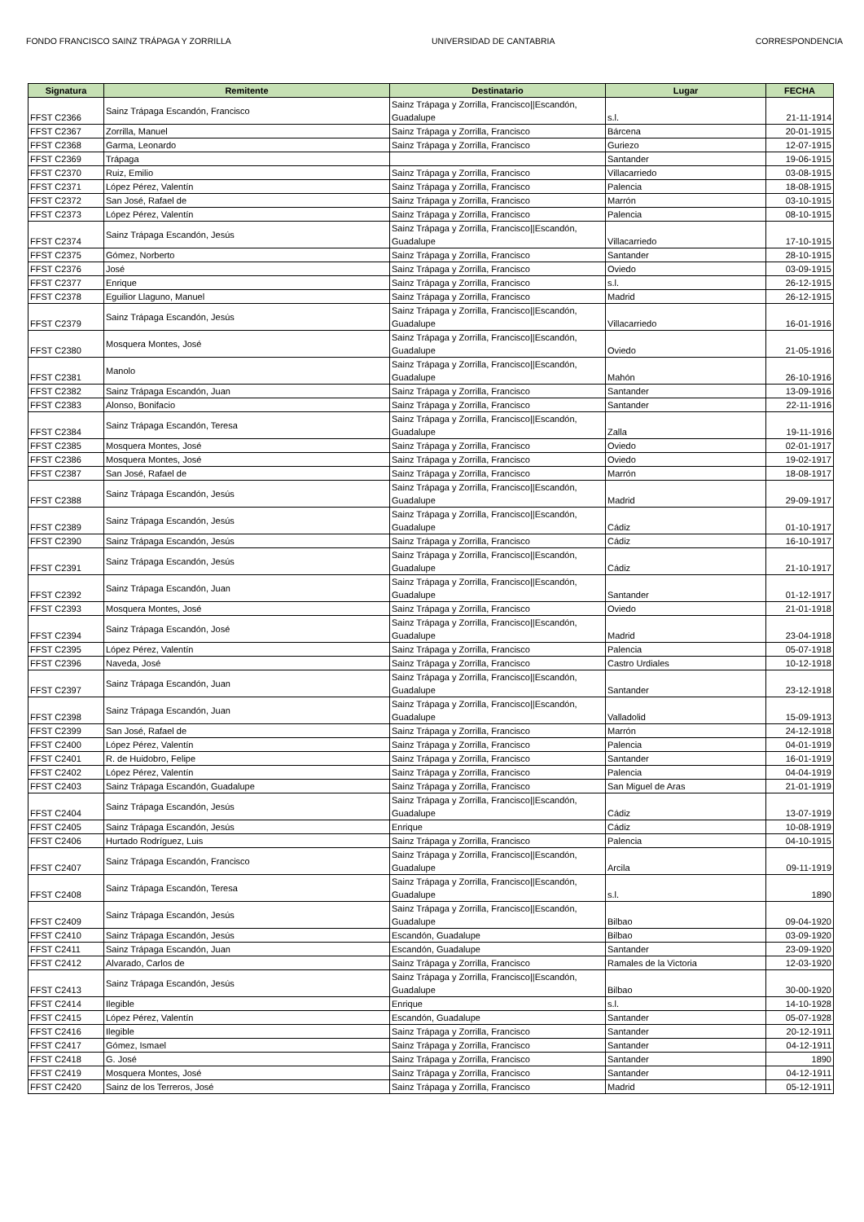FONDO FRANCISCO SAINZ TRÁPAGA Y ZORRILLA UNIVERSIDAD DE CANTABRIA CORRESPONDENCIA
| Signatura | Remitente | Destinatario | Lugar | FECHA |
| --- | --- | --- | --- | --- |
| FFST C2366 | Sainz Trápaga Escandón, Francisco | Sainz Trápaga y Zorrilla, Francisco//Escandón, Guadalupe | s.l. | 21-11-1914 |
| FFST C2367 | Zorrilla, Manuel | Sainz Trápaga y Zorrilla, Francisco | Bárcena | 20-01-1915 |
| FFST C2368 | Garma, Leonardo | Sainz Trápaga y Zorrilla, Francisco | Guriezo | 12-07-1915 |
| FFST C2369 | Trápaga | | Santander | 19-06-1915 |
| FFST C2370 | Ruiz, Emilio | Sainz Trápaga y Zorrilla, Francisco | Villacarriedo | 03-08-1915 |
| FFST C2371 | López Pérez, Valentín | Sainz Trápaga y Zorrilla, Francisco | Palencia | 18-08-1915 |
| FFST C2372 | San José, Rafael de | Sainz Trápaga y Zorrilla, Francisco | Marrón | 03-10-1915 |
| FFST C2373 | López Pérez, Valentín | Sainz Trápaga y Zorrilla, Francisco | Palencia | 08-10-1915 |
| FFST C2374 | Sainz Trápaga Escandón, Jesús | Sainz Trápaga y Zorrilla, Francisco//Escandón, Guadalupe | Villacarriedo | 17-10-1915 |
| FFST C2375 | Gómez, Norberto | Sainz Trápaga y Zorrilla, Francisco | Santander | 28-10-1915 |
| FFST C2376 | José | Sainz Trápaga y Zorrilla, Francisco | Oviedo | 03-09-1915 |
| FFST C2377 | Enrique | Sainz Trápaga y Zorrilla, Francisco | s.l. | 26-12-1915 |
| FFST C2378 | Eguilior Llaguno, Manuel | Sainz Trápaga y Zorrilla, Francisco | Madrid | 26-12-1915 |
| FFST C2379 | Sainz Trápaga Escandón, Jesús | Sainz Trápaga y Zorrilla, Francisco//Escandón, Guadalupe | Villacarriedo | 16-01-1916 |
| FFST C2380 | Mosquera Montes, José | Sainz Trápaga y Zorrilla, Francisco//Escandón, Guadalupe | Oviedo | 21-05-1916 |
| FFST C2381 | Manolo | Sainz Trápaga y Zorrilla, Francisco//Escandón, Guadalupe | Mahón | 26-10-1916 |
| FFST C2382 | Sainz Trápaga Escandón, Juan | Sainz Trápaga y Zorrilla, Francisco | Santander | 13-09-1916 |
| FFST C2383 | Alonso, Bonifacio | Sainz Trápaga y Zorrilla, Francisco | Santander | 22-11-1916 |
| FFST C2384 | Sainz Trápaga Escandón, Teresa | Sainz Trápaga y Zorrilla, Francisco//Escandón, Guadalupe | Zalla | 19-11-1916 |
| FFST C2385 | Mosquera Montes, José | Sainz Trápaga y Zorrilla, Francisco | Oviedo | 02-01-1917 |
| FFST C2386 | Mosquera Montes, José | Sainz Trápaga y Zorrilla, Francisco | Oviedo | 19-02-1917 |
| FFST C2387 | San José, Rafael de | Sainz Trápaga y Zorrilla, Francisco | Marrón | 18-08-1917 |
| FFST C2388 | Sainz Trápaga Escandón, Jesús | Sainz Trápaga y Zorrilla, Francisco//Escandón, Guadalupe | Madrid | 29-09-1917 |
| FFST C2389 | Sainz Trápaga Escandón, Jesús | Sainz Trápaga y Zorrilla, Francisco//Escandón, Guadalupe | Cádiz | 01-10-1917 |
| FFST C2390 | Sainz Trápaga Escandón, Jesús | Sainz Trápaga y Zorrilla, Francisco | Cádiz | 16-10-1917 |
| FFST C2391 | Sainz Trápaga Escandón, Jesús | Sainz Trápaga y Zorrilla, Francisco//Escandón, Guadalupe | Cádiz | 21-10-1917 |
| FFST C2392 | Sainz Trápaga Escandón, Juan | Sainz Trápaga y Zorrilla, Francisco//Escandón, Guadalupe | Santander | 01-12-1917 |
| FFST C2393 | Mosquera Montes, José | Sainz Trápaga y Zorrilla, Francisco | Oviedo | 21-01-1918 |
| FFST C2394 | Sainz Trápaga Escandón, José | Sainz Trápaga y Zorrilla, Francisco//Escandón, Guadalupe | Madrid | 23-04-1918 |
| FFST C2395 | López Pérez, Valentín | Sainz Trápaga y Zorrilla, Francisco | Palencia | 05-07-1918 |
| FFST C2396 | Naveda, José | Sainz Trápaga y Zorrilla, Francisco | Castro Urdiales | 10-12-1918 |
| FFST C2397 | Sainz Trápaga Escandón, Juan | Sainz Trápaga y Zorrilla, Francisco//Escandón, Guadalupe | Santander | 23-12-1918 |
| FFST C2398 | Sainz Trápaga Escandón, Juan | Sainz Trápaga y Zorrilla, Francisco//Escandón, Guadalupe | Valladolid | 15-09-1913 |
| FFST C2399 | San José, Rafael de | Sainz Trápaga y Zorrilla, Francisco | Marrón | 24-12-1918 |
| FFST C2400 | López Pérez, Valentín | Sainz Trápaga y Zorrilla, Francisco | Palencia | 04-01-1919 |
| FFST C2401 | R. de Huidobro, Felipe | Sainz Trápaga y Zorrilla, Francisco | Santander | 16-01-1919 |
| FFST C2402 | López Pérez, Valentín | Sainz Trápaga y Zorrilla, Francisco | Palencia | 04-04-1919 |
| FFST C2403 | Sainz Trápaga Escandón, Guadalupe | Sainz Trápaga y Zorrilla, Francisco | San Miguel de Aras | 21-01-1919 |
| FFST C2404 | Sainz Trápaga Escandón, Jesús | Sainz Trápaga y Zorrilla, Francisco//Escandón, Guadalupe | Cádiz | 13-07-1919 |
| FFST C2405 | Sainz Trápaga Escandón, Jesús | Enrique | Cádiz | 10-08-1919 |
| FFST C2406 | Hurtado Rodríguez, Luis | Sainz Trápaga y Zorrilla, Francisco | Palencia | 04-10-1915 |
| FFST C2407 | Sainz Trápaga Escandón, Francisco | Sainz Trápaga y Zorrilla, Francisco//Escandón, Guadalupe | Arcila | 09-11-1919 |
| FFST C2408 | Sainz Trápaga Escandón, Teresa | Sainz Trápaga y Zorrilla, Francisco//Escandón, Guadalupe | s.l. | 1890 |
| FFST C2409 | Sainz Trápaga Escandón, Jesús | Sainz Trápaga y Zorrilla, Francisco//Escandón, Guadalupe | Bilbao | 09-04-1920 |
| FFST C2410 | Sainz Trápaga Escandón, Jesús | Escandón, Guadalupe | Bilbao | 03-09-1920 |
| FFST C2411 | Sainz Trápaga Escandón, Juan | Escandón, Guadalupe | Santander | 23-09-1920 |
| FFST C2412 | Alvarado, Carlos de | Sainz Trápaga y Zorrilla, Francisco | Ramales de la Victoria | 12-03-1920 |
| FFST C2413 | Sainz Trápaga Escandón, Jesús | Sainz Trápaga y Zorrilla, Francisco//Escandón, Guadalupe | Bilbao | 30-00-1920 |
| FFST C2414 | Ilegible | Enrique | s.l. | 14-10-1928 |
| FFST C2415 | López Pérez, Valentín | Escandón, Guadalupe | Santander | 05-07-1928 |
| FFST C2416 | Ilegible | Sainz Trápaga y Zorrilla, Francisco | Santander | 20-12-1911 |
| FFST C2417 | Gómez, Ismael | Sainz Trápaga y Zorrilla, Francisco | Santander | 04-12-1911 |
| FFST C2418 | G. José | Sainz Trápaga y Zorrilla, Francisco | Santander | 1890 |
| FFST C2419 | Mosquera Montes, José | Sainz Trápaga y Zorrilla, Francisco | Santander | 04-12-1911 |
| FFST C2420 | Sainz de los Terreros, José | Sainz Trápaga y Zorrilla, Francisco | Madrid | 05-12-1911 |